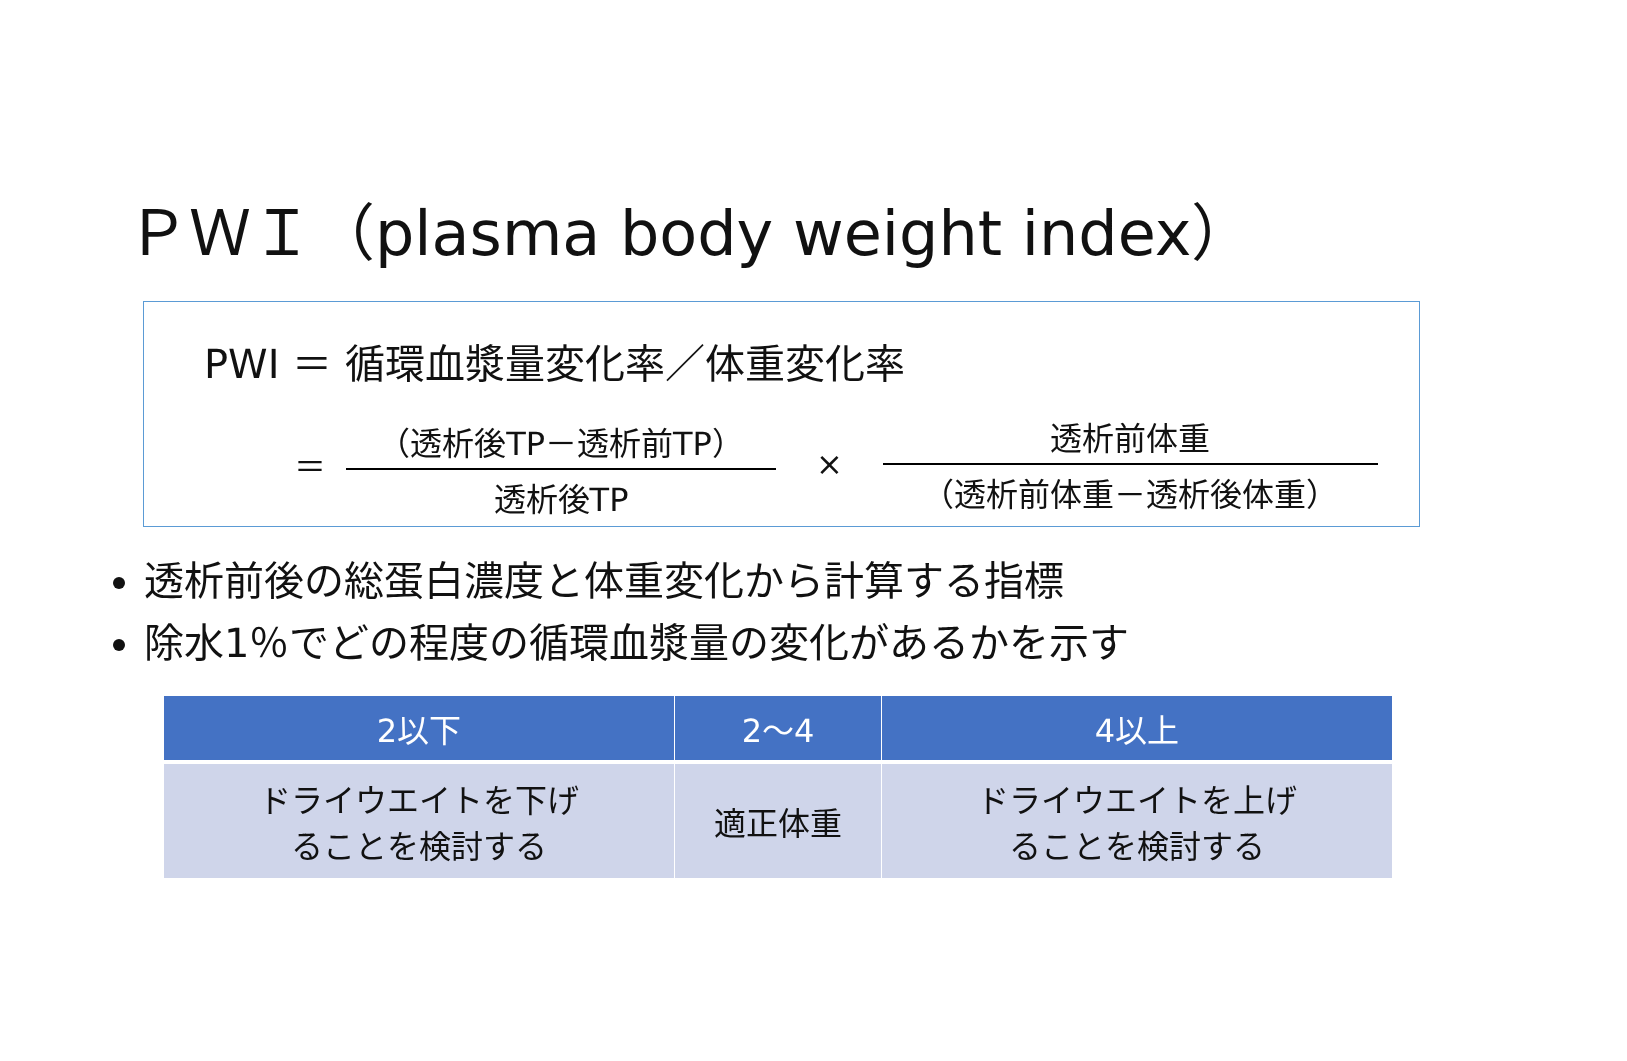ＰＷＩ（plasma body weight index）
PWI ＝ 循環血漿量変化率／体重変化率
＝
（透析後TP－透析前TP）
透析後TP
×
透析前体重
（透析前体重－透析後体重）
透析前後の総蛋白濃度と体重変化から計算する指標
除水1％でどの程度の循環血漿量の変化があるかを示す
| 2以下 | 2～4 | 4以上 |
| --- | --- | --- |
| ドライウエイトを下げ ることを検討する | 適正体重 | ドライウエイトを上げ ることを検討する |